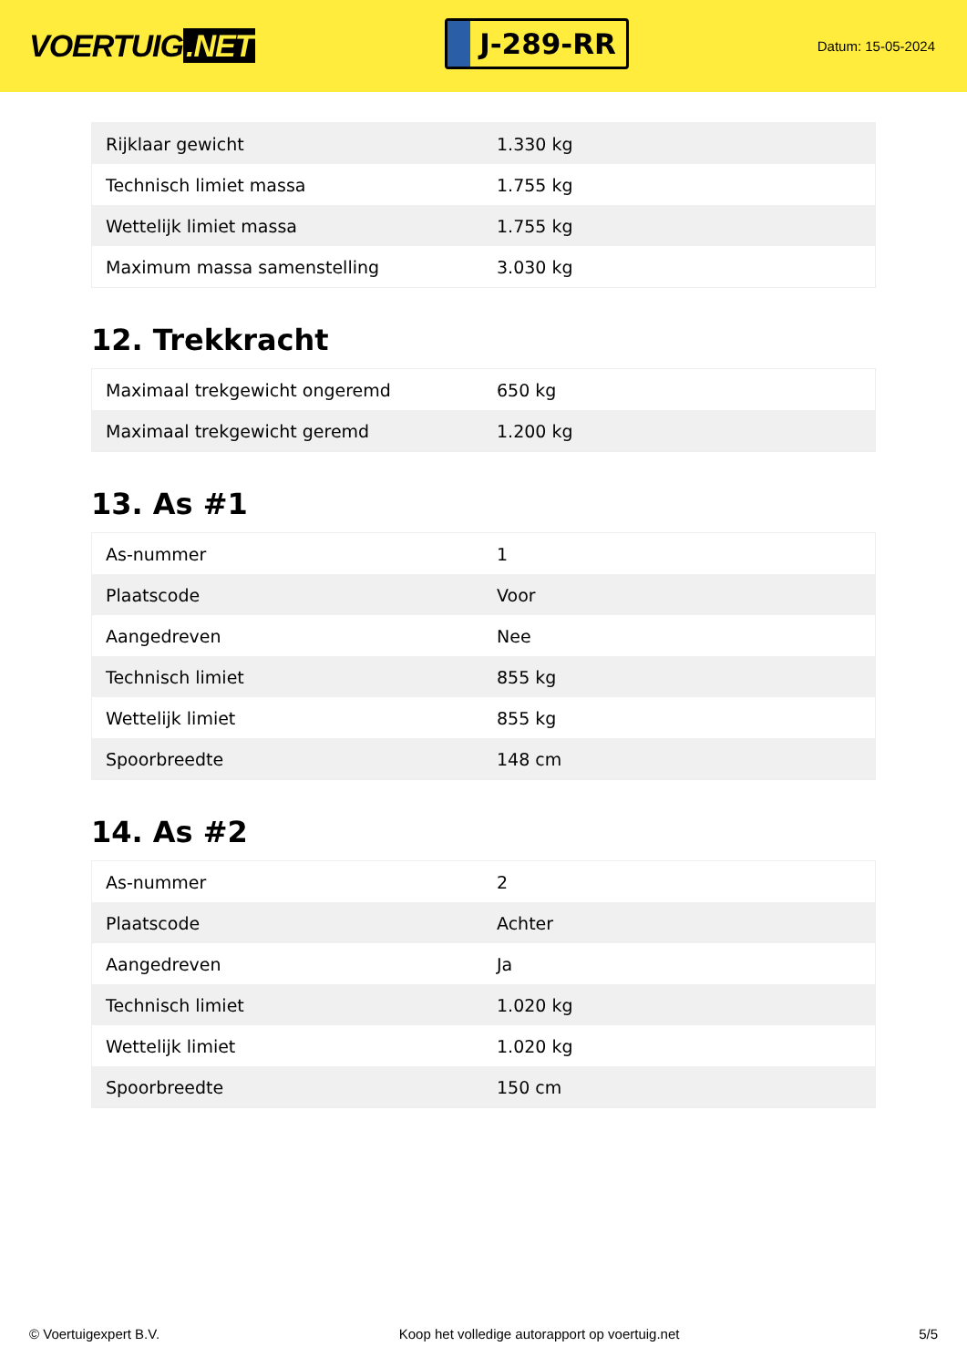VOERTUIG.NET
J-289-RR
Datum: 15-05-2024
| Rijklaar gewicht | 1.330 kg |
| Technisch limiet massa | 1.755 kg |
| Wettelijk limiet massa | 1.755 kg |
| Maximum massa samenstelling | 3.030 kg |
12. Trekkracht
| Maximaal trekgewicht ongeremd | 650 kg |
| Maximaal trekgewicht geremd | 1.200 kg |
13. As #1
| As-nummer | 1 |
| Plaatscode | Voor |
| Aangedreven | Nee |
| Technisch limiet | 855 kg |
| Wettelijk limiet | 855 kg |
| Spoorbreedte | 148 cm |
14. As #2
| As-nummer | 2 |
| Plaatscode | Achter |
| Aangedreven | Ja |
| Technisch limiet | 1.020 kg |
| Wettelijk limiet | 1.020 kg |
| Spoorbreedte | 150 cm |
© Voertuigexpert B.V. Koop het volledige autorapport op voertuig.net 5/5